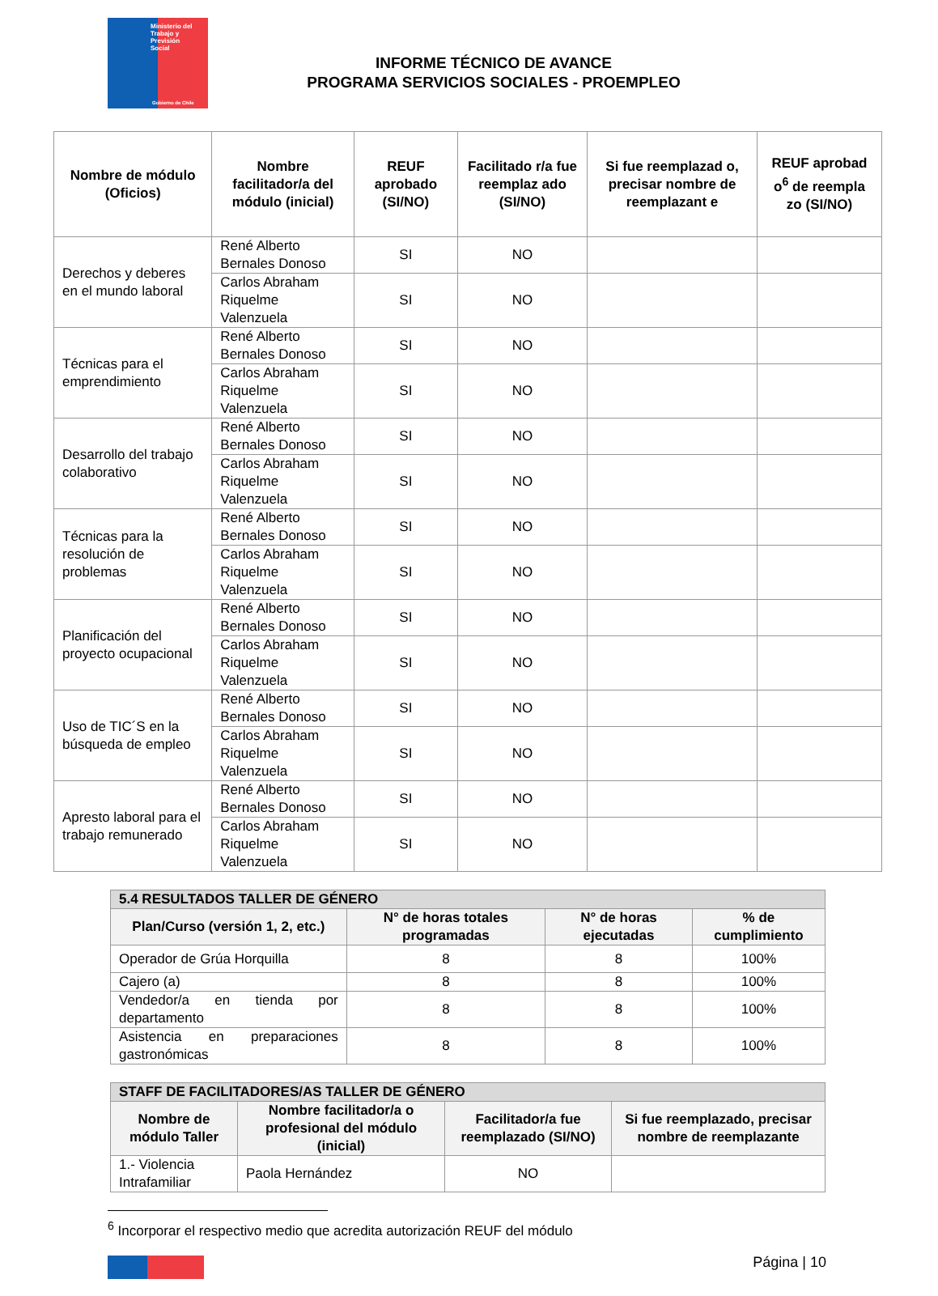Ministerio del
Trabajo y
Previsión
Social
Gobierno de Chile
INFORME TÉCNICO DE AVANCE
PROGRAMA SERVICIOS SOCIALES - PROEMPLEO
| Nombre de módulo (Oficios) | Nombre facilitador/a del módulo (inicial) | REUF aprobado (SI/NO) | Facilitado r/a fue reemplaz ado (SI/NO) | Si fue reemplazad o, precisar nombre de reemplazant e | REUF aprobad o<sup>6</sup> de reempla zo (SI/NO) |
| --- | --- | --- | --- | --- | --- |
| Derechos y deberes en el mundo laboral | René Alberto Bernales Donoso | SI | NO | | |
| | Carlos Abraham Riquelme Valenzuela | SI | NO | | |
| Técnicas para el emprendimiento | René Alberto Bernales Donoso | SI | NO | | |
| | Carlos Abraham Riquelme Valenzuela | SI | NO | | |
| Desarrollo del trabajo colaborativo | René Alberto Bernales Donoso | SI | NO | | |
| | Carlos Abraham Riquelme Valenzuela | SI | NO | | |
| Técnicas para la resolución de problemas | René Alberto Bernales Donoso | SI | NO | | |
| | Carlos Abraham Riquelme Valenzuela | SI | NO | | |
| Planificación del proyecto ocupacional | René Alberto Bernales Donoso | SI | NO | | |
| | Carlos Abraham Riquelme Valenzuela | SI | NO | | |
| Uso de TIC´S en la búsqueda de empleo | René Alberto Bernales Donoso | SI | NO | | |
| | Carlos Abraham Riquelme Valenzuela | SI | NO | | |
| Apresto laboral para el trabajo remunerado | René Alberto Bernales Donoso | SI | NO | | |
| | Carlos Abraham Riquelme Valenzuela | SI | NO | | |
| 5.4 RESULTADOS TALLER DE GÉNERO | | | |
| --- | --- | --- | --- |
| Plan/Curso (versión 1, 2, etc.) | N° de horas totales programadas | N° de horas ejecutadas | % de cumplimiento |
| Operador de Grúa Horquilla | 8 | 8 | 100% |
| Cajero (a) | 8 | 8 | 100% |
| Vendedor/a en tienda por departamento | 8 | 8 | 100% |
| Asistencia en preparaciones gastronómicas | 8 | 8 | 100% |
| STAFF DE FACILITADORES/AS TALLER DE GÉNERO | | | |
| --- | --- | --- | --- |
| Nombre de módulo Taller | Nombre facilitador/a o profesional del módulo (inicial) | Facilitador/a fue reemplazado (SI/NO) | Si fue reemplazado, precisar nombre de reemplazante |
| 1.- Violencia Intrafamiliar | Paola Hernández | NO | |
<sup>6</sup> Incorporar el respectivo medio que acredita autorización REUF del módulo
Página | 10